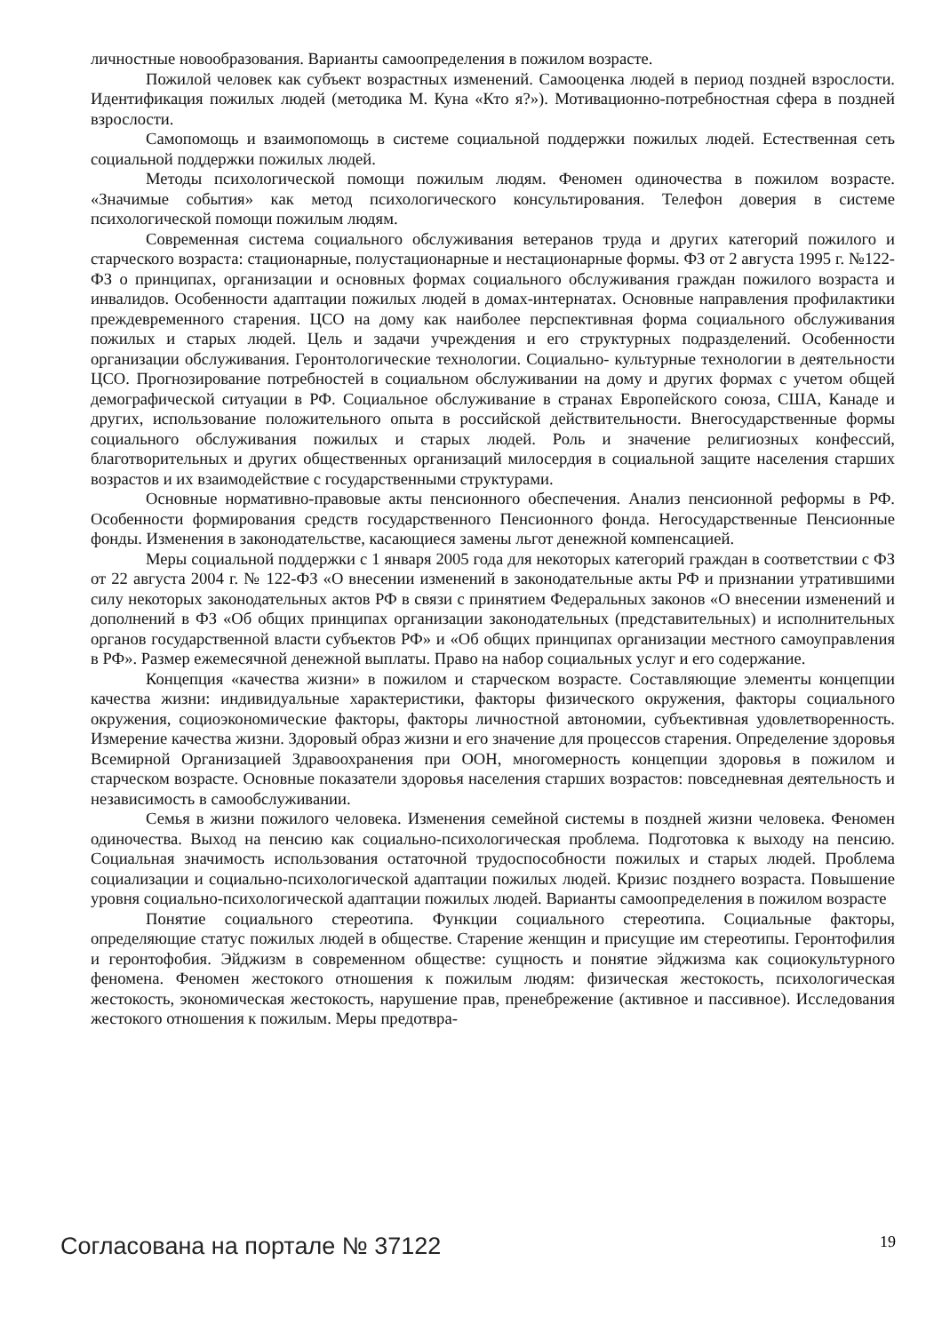личностные новообразования. Варианты самоопределения в пожилом возрасте.
Пожилой человек как субъект возрастных изменений. Самооценка людей в период поздней взрослости. Идентификация пожилых людей (методика М. Куна «Кто я?»). Мотивационно-потребностная сфера в поздней взрослости.
Самопомощь и взаимопомощь в системе социальной поддержки пожилых людей. Естественная сеть социальной поддержки пожилых людей.
Методы психологической помощи пожилым людям. Феномен одиночества в пожилом возрасте. «Значимые события» как метод психологического консультирования. Телефон доверия в системе психологической помощи пожилым людям.
Современная система социального обслуживания ветеранов труда и других категорий пожилого и старческого возраста: стационарные, полустационарные и нестационарные формы. ФЗ от 2 августа 1995 г. №122-ФЗ о принципах, организации и основных формах социального обслуживания граждан пожилого возраста и инвалидов. Особенности адаптации пожилых людей в домах-интернатах. Основные направления профилактики преждевременного старения. ЦСО на дому как наиболее перспективная форма социального обслуживания пожилых и старых людей. Цель и задачи учреждения и его структурных подразделений. Особенности организации обслуживания. Геронтологические технологии. Социально- культурные технологии в деятельности ЦСО. Прогнозирование потребностей в социальном обслуживании на дому и других формах с учетом общей демографической ситуации в РФ. Социальное обслуживание в странах Европейского союза, США, Канаде и других, использование положительного опыта в российской действительности. Внегосударственные формы социального обслуживания пожилых и старых людей. Роль и значение религиозных конфессий, благотворительных и других общественных организаций милосердия в социальной защите населения старших возрастов и их взаимодействие с государственными структурами.
Основные нормативно-правовые акты пенсионного обеспечения. Анализ пенсионной реформы в РФ. Особенности формирования средств государственного Пенсионного фонда. Негосударственные Пенсионные фонды. Изменения в законодательстве, касающиеся замены льгот денежной компенсацией.
Меры социальной поддержки с 1 января 2005 года для некоторых категорий граждан в соответствии с ФЗ от 22 августа 2004 г. № 122-ФЗ «О внесении изменений в законодательные акты РФ и признании утратившими силу некоторых законодательных актов РФ в связи с принятием Федеральных законов «О внесении изменений и дополнений в ФЗ «Об общих принципах организации законодательных (представительных) и исполнительных органов государственной власти субъектов РФ» и «Об общих принципах организации местного самоуправления в РФ». Размер ежемесячной денежной выплаты. Право на набор социальных услуг и его содержание.
Концепция «качества жизни» в пожилом и старческом возрасте. Составляющие элементы концепции качества жизни: индивидуальные характеристики, факторы физического окружения, факторы социального окружения, социоэкономические факторы, факторы личностной автономии, субъективная удовлетворенность. Измерение качества жизни. Здоровый образ жизни и его значение для процессов старения. Определение здоровья Всемирной Организацией Здравоохранения при ООН, многомерность концепции здоровья в пожилом и старческом возрасте. Основные показатели здоровья населения старших возрастов: повседневная деятельность и независимость в самообслуживании.
Семья в жизни пожилого человека. Изменения семейной системы в поздней жизни человека. Феномен одиночества. Выход на пенсию как социально-психологическая проблема. Подготовка к выходу на пенсию. Социальная значимость использования остаточной трудоспособности пожилых и старых людей. Проблема социализации и социально-психологической адаптации пожилых людей. Кризис позднего возраста. Повышение уровня социально-психологической адаптации пожилых людей. Варианты самоопределения в пожилом возрасте
Понятие социального стереотипа. Функции социального стереотипа. Социальные факторы, определяющие статус пожилых людей в обществе. Старение женщин и присущие им стереотипы. Геронтофилия и геронтофобия. Эйджизм в современном обществе: сущность и понятие эйджизма как социокультурного феномена. Феномен жестокого отношения к пожилым людям: физическая жестокость, психологическая жестокость, экономическая жестокость, нарушение прав, пренебрежение (активное и пассивное). Исследования жестокого отношения к пожилым. Меры предотвра-
Согласована на портале № 37122 19